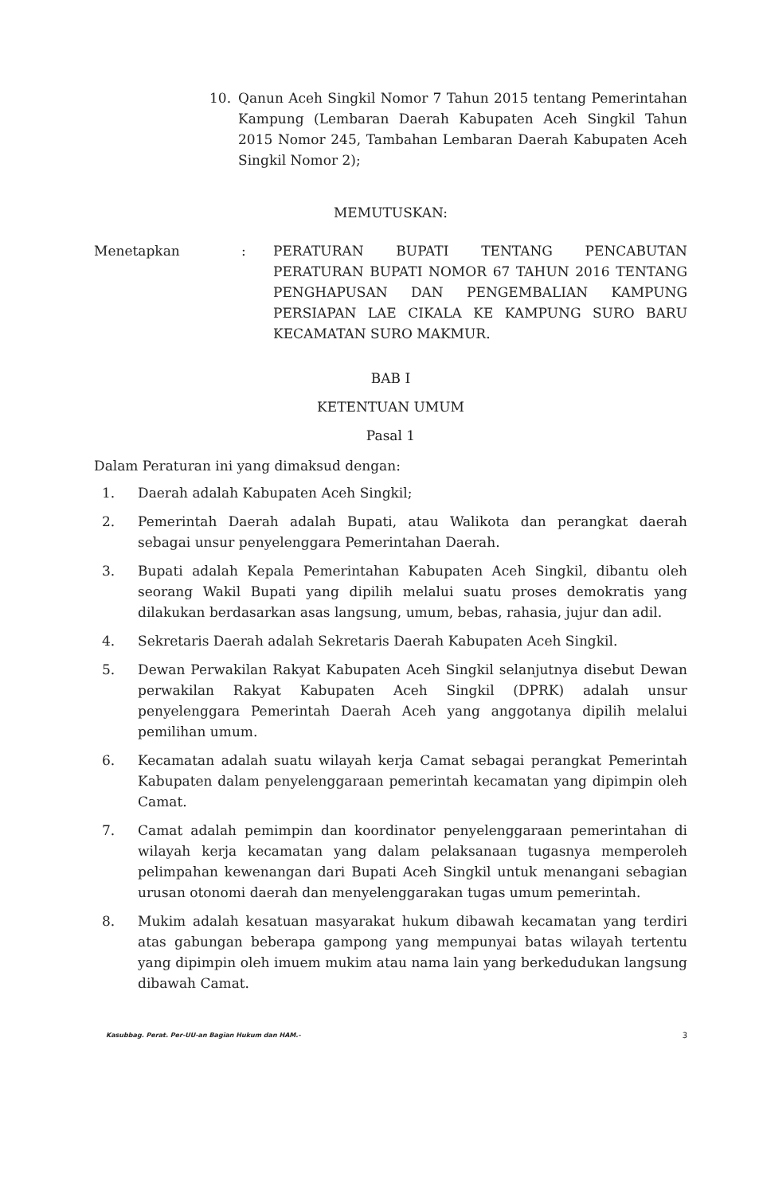10. Qanun Aceh Singkil Nomor 7 Tahun 2015 tentang Pemerintahan Kampung (Lembaran Daerah Kabupaten Aceh Singkil Tahun 2015 Nomor 245, Tambahan Lembaran Daerah Kabupaten Aceh Singkil Nomor 2);
MEMUTUSKAN:
Menetapkan: PERATURAN BUPATI TENTANG PENCABUTAN PERATURAN BUPATI NOMOR 67 TAHUN 2016 TENTANG PENGHAPUSAN DAN PENGEMBALIAN KAMPUNG PERSIAPAN LAE CIKALA KE KAMPUNG SURO BARU KECAMATAN SURO MAKMUR.
BAB I
KETENTUAN UMUM
Pasal 1
Dalam Peraturan ini yang dimaksud dengan:
1. Daerah adalah Kabupaten Aceh Singkil;
2. Pemerintah Daerah adalah Bupati, atau Walikota dan perangkat daerah sebagai unsur penyelenggara Pemerintahan Daerah.
3. Bupati adalah Kepala Pemerintahan Kabupaten Aceh Singkil, dibantu oleh seorang Wakil Bupati yang dipilih melalui suatu proses demokratis yang dilakukan berdasarkan asas langsung, umum, bebas, rahasia, jujur dan adil.
4. Sekretaris Daerah adalah Sekretaris Daerah Kabupaten Aceh Singkil.
5. Dewan Perwakilan Rakyat Kabupaten Aceh Singkil selanjutnya disebut Dewan perwakilan Rakyat Kabupaten Aceh Singkil (DPRK) adalah unsur penyelenggara Pemerintah Daerah Aceh yang anggotanya dipilih melalui pemilihan umum.
6. Kecamatan adalah suatu wilayah kerja Camat sebagai perangkat Pemerintah Kabupaten dalam penyelenggaraan pemerintah kecamatan yang dipimpin oleh Camat.
7. Camat adalah pemimpin dan koordinator penyelenggaraan pemerintahan di wilayah kerja kecamatan yang dalam pelaksanaan tugasnya memperoleh pelimpahan kewenangan dari Bupati Aceh Singkil untuk menangani sebagian urusan otonomi daerah dan menyelenggarakan tugas umum pemerintah.
8. Mukim adalah kesatuan masyarakat hukum dibawah kecamatan yang terdiri atas gabungan beberapa gampong yang mempunyai batas wilayah tertentu yang dipimpin oleh imuem mukim atau nama lain yang berkedudukan langsung dibawah Camat.
Kasubbag. Perat. Per-UU-an Bagian Hukum dan HAM.- 3